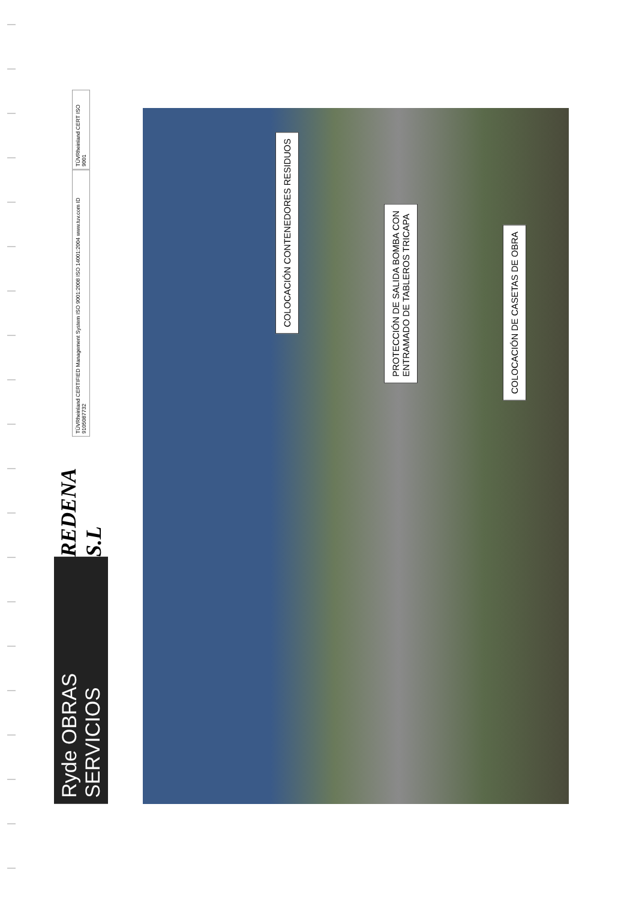TÜVRheinland CERT ISO 9001
TÜVRheinland CERTIFIED Management System ISO 9001:2008 ISO 14001:2004 www.tuv.com ID 9105087732
REDENA S.L
Ryde OBRAS SERVICIOS
COLOCACIÓN CONTENEDORES RESIDUOS
PROTECCIÓN DE SALIDA BOMBA CON
ENTRAMADO DE TABLEROS TRICAPA
COLOCACIÓN DE CASETAS DE OBRA